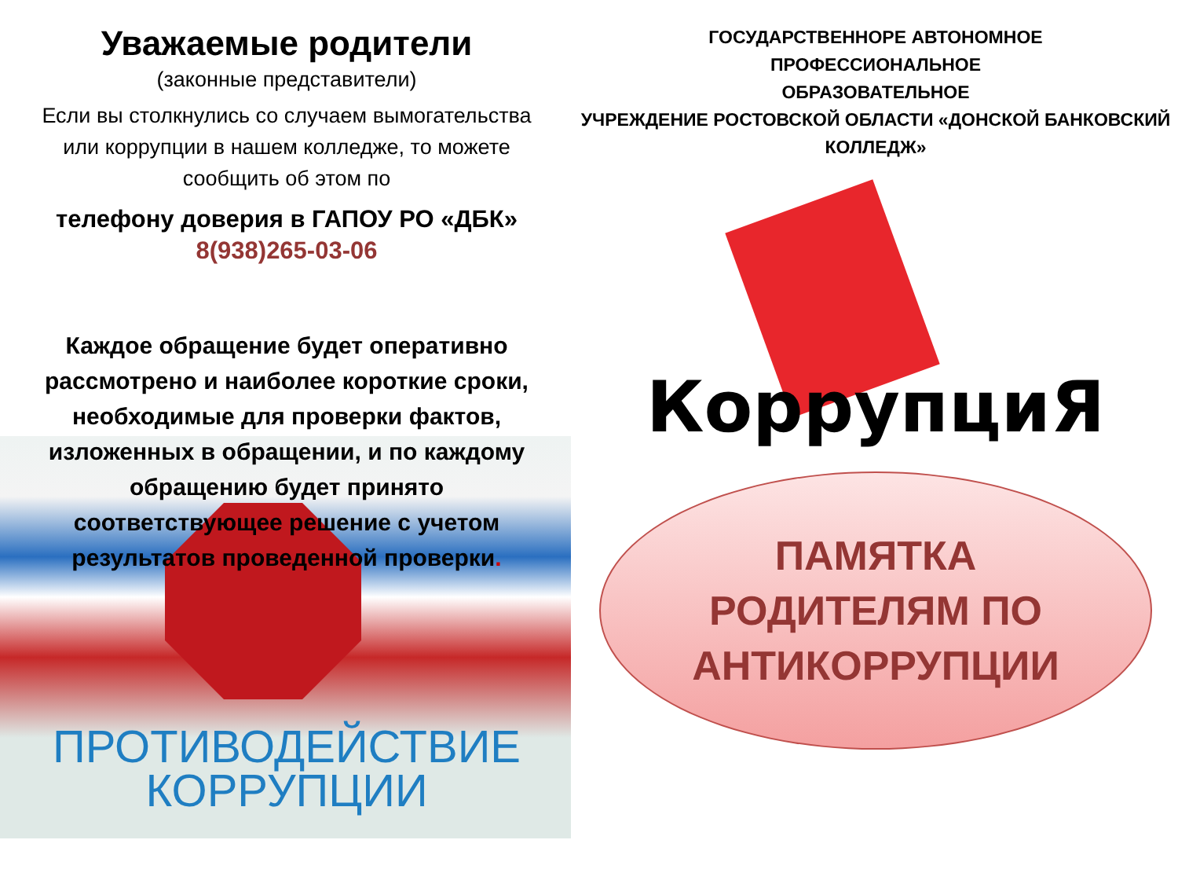Уважаемые родители
(законные представители)
Если вы столкнулись со случаем вымогательства или коррупции в нашем колледже, то можете сообщить об этом по
телефону доверия в ГАПОУ РО «ДБК»
8(938)265-03-06
Каждое обращение будет оперативно рассмотрено и наиболее короткие сроки, необходимые для проверки фактов, изложенных в обращении, и по каждому обращению будет принято соответствующее решение с учетом результатов проведенной проверки.
ПРОТИВОДЕЙСТВИЕ
КОРРУПЦИИ
ГОСУДАРСТВЕННОРЕ АВТОНОМНОЕ
ПРОФЕССИОНАЛЬНОЕ
ОБРАЗОВАТЕЛЬНОЕ
УЧРЕЖДЕНИЕ РОСТОВСКОЙ ОБЛАСТИ «ДОНСКОЙ БАНКОВСКИЙ КОЛЛЕДЖ»
КоррупциЯ
ПАМЯТКА
РОДИТЕЛЯМ ПО
АНТИКОРРУПЦИИ